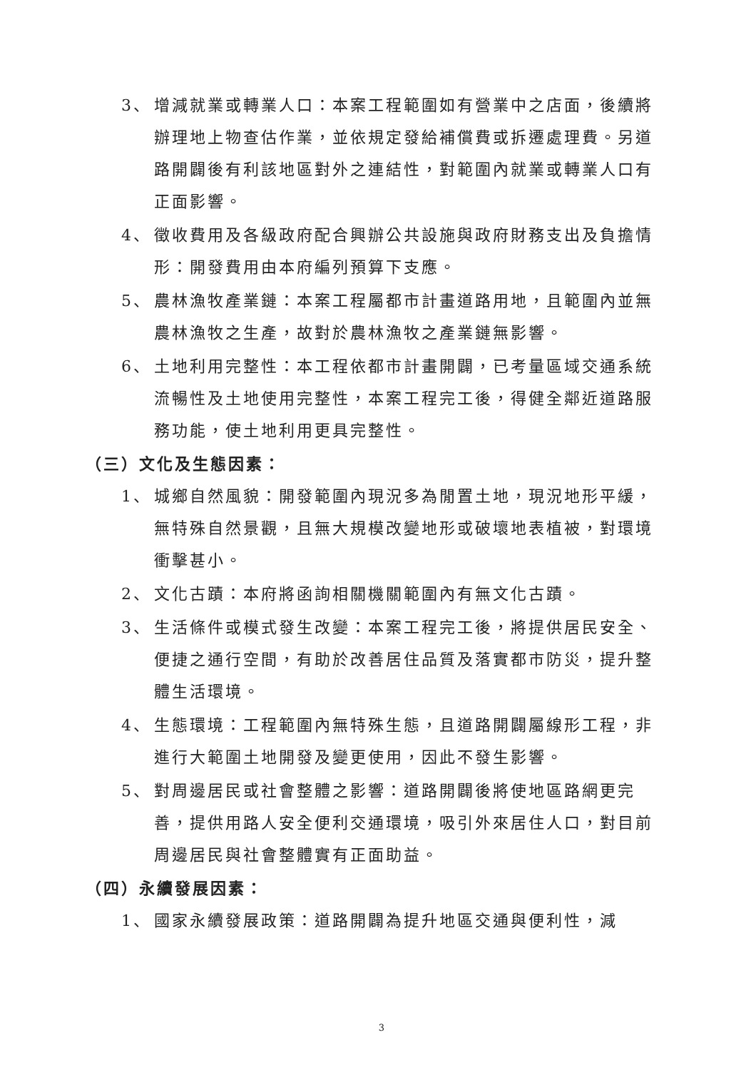3、 增減就業或轉業人口：本案工程範圍如有營業中之店面，後續將辦理地上物查估作業，並依規定發給補償費或拆遷處理費。另道路開闢後有利該地區對外之連結性，對範圍內就業或轉業人口有正面影響。
4、 徵收費用及各級政府配合興辦公共設施與政府財務支出及負擔情形：開發費用由本府編列預算下支應。
5、 農林漁牧產業鏈：本案工程屬都市計畫道路用地，且範圍內並無農林漁牧之生產，故對於農林漁牧之產業鏈無影響。
6、 土地利用完整性：本工程依都市計畫開闢，已考量區域交通系統流暢性及土地使用完整性，本案工程完工後，得健全鄰近道路服務功能，使土地利用更具完整性。
（三）文化及生態因素：
1、 城鄉自然風貌：開發範圍內現況多為閒置土地，現況地形平緩，無特殊自然景觀，且無大規模改變地形或破壞地表植被，對環境衝擊甚小。
2、 文化古蹟：本府將函詢相關機關範圍內有無文化古蹟。
3、 生活條件或模式發生改變：本案工程完工後，將提供居民安全、便捷之通行空間，有助於改善居住品質及落實都市防災，提升整體生活環境。
4、 生態環境：工程範圍內無特殊生態，且道路開闢屬線形工程，非進行大範圍土地開發及變更使用，因此不發生影響。
5、 對周邊居民或社會整體之影響：道路開闢後將使地區路網更完善，提供用路人安全便利交通環境，吸引外來居住人口，對目前周邊居民與社會整體實有正面助益。
（四）永續發展因素：
1、 國家永續發展政策：道路開闢為提升地區交通與便利性，減
3